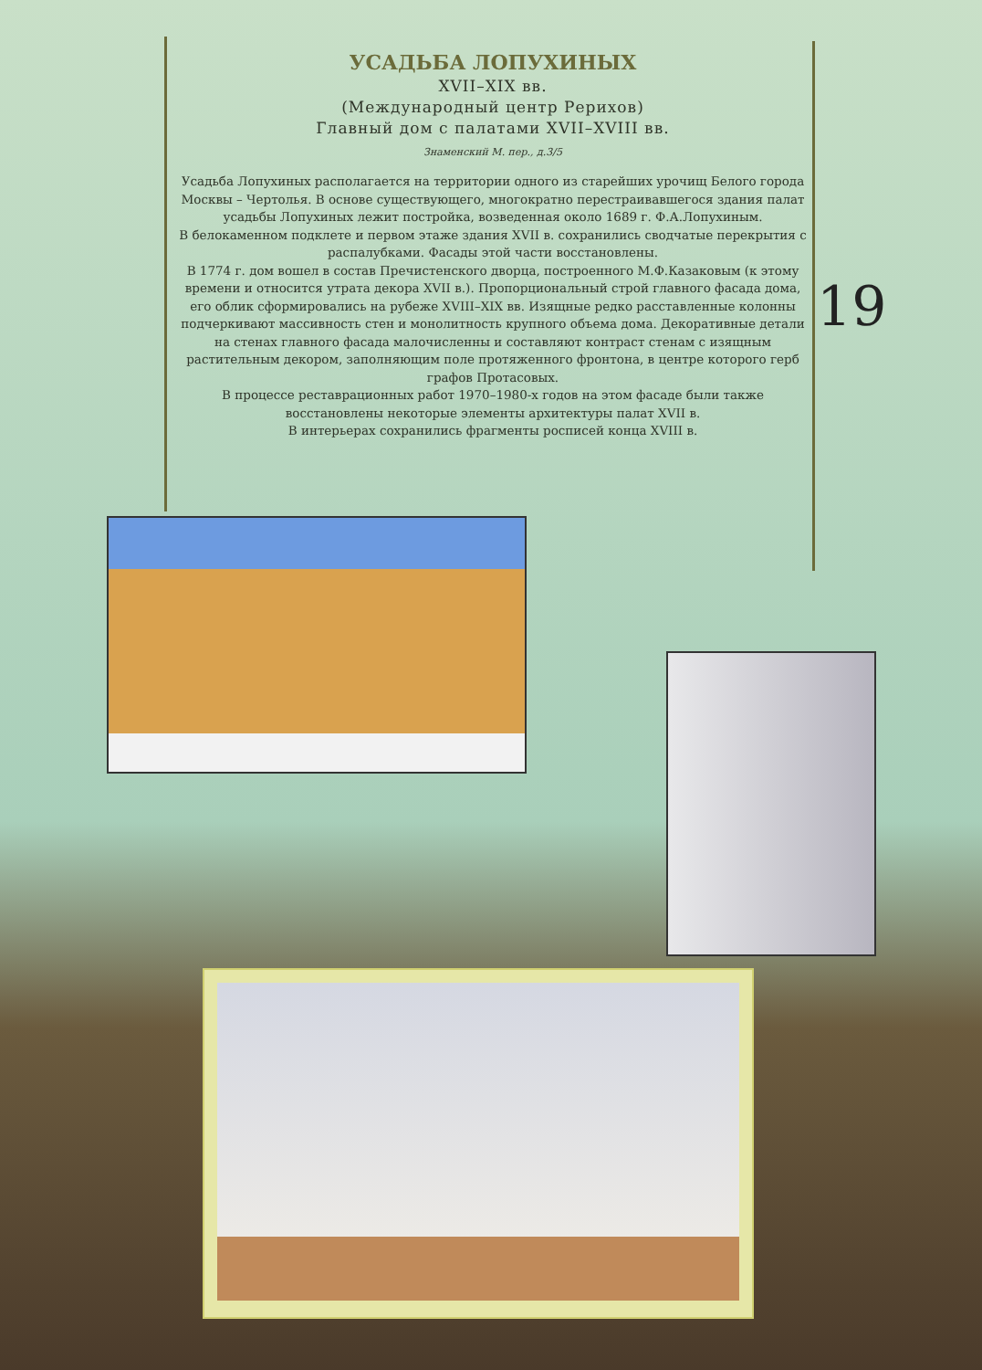УСАДЬБА ЛОПУХИНЫХ
XVII–XIX вв.
(Международный центр Рерихов)
Главный дом с палатами XVII–XVIII вв.
Знаменский М. пер., д.3/5
Усадьба Лопухиных располагается на территории одного из старейших урочищ Белого города Москвы – Чертолья. В основе существующего, многократно перестраивавшегося здания палат усадьбы Лопухиных лежит постройка, возведенная около 1689 г. Ф.А.Лопухиным.
В белокаменном подклете и первом этаже здания XVII в. сохранились сводчатые перекрытия с распалубками. Фасады этой части восстановлены.
В 1774 г. дом вошел в состав Пречистенского дворца, построенного М.Ф.Казаковым (к этому времени и относится утрата декора XVII в.). Пропорциональный строй главного фасада дома, его облик сформировались на рубеже XVIII–XIX вв. Изящные редко расставленные колонны подчеркивают массивность стен и монолитность крупного объема дома. Декоративные детали на стенах главного фасада малочисленны и составляют контраст стенам с изящным растительным декором, заполняющим поле протяженного фронтона, в центре которого герб графов Протасовых.
В процессе реставрационных работ 1970–1980-х годов на этом фасаде были также восстановлены некоторые элементы архитектуры палат XVII в.
В интерьерах сохранились фрагменты росписей конца XVIII в.
19